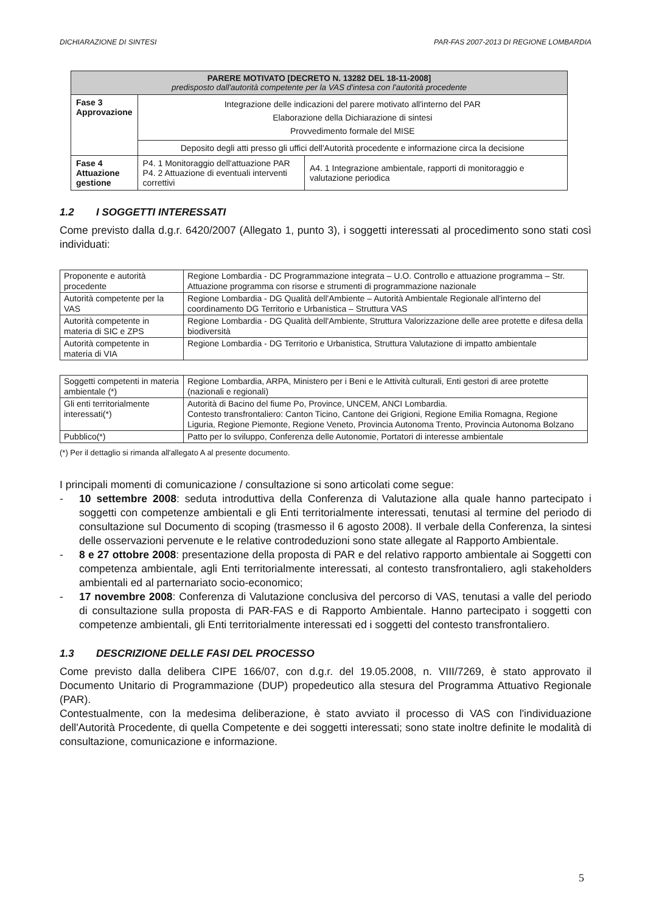DICHIARAZIONE DI SINTESI PAR-FAS 2007-2013 DI REGIONE LOMBARDIA
| PARERE MOTIVATO [DECRETO N. 13282 DEL 18-11-2008] predisposto dall'autorità competente per la VAS d'intesa con l'autorità procedente | | |
| Fase 3 Approvazione | Integrazione delle indicazioni del parere motivato all'interno del PAR Elaborazione della Dichiarazione di sintesi Provvedimento formale del MISE | |
| | Deposito degli atti presso gli uffici dell'Autorità procedente e informazione circa la decisione | |
| Fase 4 Attuazione gestione | P4. 1 Monitoraggio dell'attuazione PAR P4. 2 Attuazione di eventuali interventi correttivi | A4. 1 Integrazione ambientale, rapporti di monitoraggio e valutazione periodica |
1.2 I SOGGETTI INTERESSATI
Come previsto dalla d.g.r. 6420/2007 (Allegato 1, punto 3), i soggetti interessati al procedimento sono stati così individuati:
| Proponente e autorità procedente | Regione Lombardia - DC Programmazione integrata – U.O. Controllo e attuazione programma – Str. Attuazione programma con risorse e strumenti di programmazione nazionale |
| Autorità competente per la VAS | Regione Lombardia - DG Qualità dell'Ambiente – Autorità Ambientale Regionale all'interno del coordinamento DG Territorio e Urbanistica – Struttura VAS |
| Autorità competente in materia di SIC e ZPS | Regione Lombardia - DG Qualità dell'Ambiente, Struttura Valorizzazione delle aree protette e difesa della biodiversità |
| Autorità competente in materia di VIA | Regione Lombardia - DG Territorio e Urbanistica, Struttura Valutazione di impatto ambientale |
| Soggetti competenti in materia ambientale (*) | Regione Lombardia, ARPA, Ministero per i Beni e le Attività culturali, Enti gestori di aree protette (nazionali e regionali) |
| Gli enti territorialmente interessati(*) | Autorità di Bacino del fiume Po, Province, UNCEM, ANCI Lombardia. Contesto transfrontaliero: Canton Ticino, Cantone dei Grigioni, Regione Emilia Romagna, Regione Liguria, Regione Piemonte, Regione Veneto, Provincia Autonoma Trento, Provincia Autonoma Bolzano |
| Pubblico(*) | Patto per lo sviluppo, Conferenza delle Autonomie, Portatori di interesse ambientale |
(*) Per il dettaglio si rimanda all'allegato A al presente documento.
I principali momenti di comunicazione / consultazione si sono articolati come segue:
- 10 settembre 2008: seduta introduttiva della Conferenza di Valutazione alla quale hanno partecipato i soggetti con competenze ambientali e gli Enti territorialmente interessati, tenutasi al termine del periodo di consultazione sul Documento di scoping (trasmesso il 6 agosto 2008). Il verbale della Conferenza, la sintesi delle osservazioni pervenute e le relative controdeduzioni sono state allegate al Rapporto Ambientale.
- 8 e 27 ottobre 2008: presentazione della proposta di PAR e del relativo rapporto ambientale ai Soggetti con competenza ambientale, agli Enti territorialmente interessati, al contesto transfrontaliero, agli stakeholders ambientali ed al parternariato socio-economico;
- 17 novembre 2008: Conferenza di Valutazione conclusiva del percorso di VAS, tenutasi a valle del periodo di consultazione sulla proposta di PAR-FAS e di Rapporto Ambientale. Hanno partecipato i soggetti con competenze ambientali, gli Enti territorialmente interessati ed i soggetti del contesto transfrontaliero.
1.3 DESCRIZIONE DELLE FASI DEL PROCESSO
Come previsto dalla delibera CIPE 166/07, con d.g.r. del 19.05.2008, n. VIII/7269, è stato approvato il Documento Unitario di Programmazione (DUP) propedeutico alla stesura del Programma Attuativo Regionale (PAR).
Contestualmente, con la medesima deliberazione, è stato avviato il processo di VAS con l'individuazione dell'Autorità Procedente, di quella Competente e dei soggetti interessati; sono state inoltre definite le modalità di consultazione, comunicazione e informazione.
5